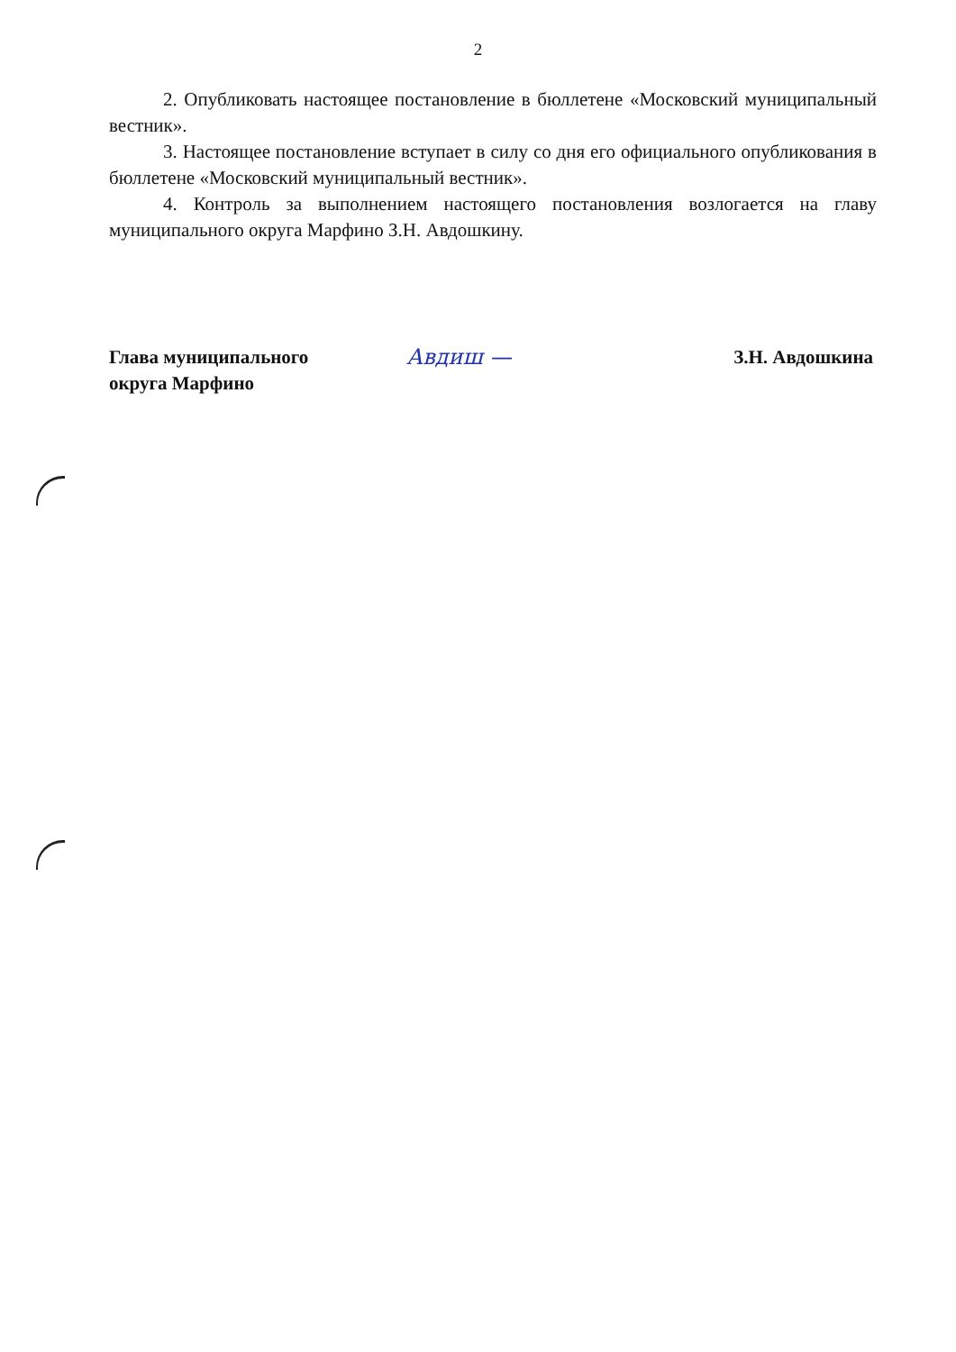2
2. Опубликовать настоящее постановление в бюллетене «Московский муниципальный вестник».
3. Настоящее постановление вступает в силу со дня его официального опубликования в бюллетене «Московский муниципальный вестник».
4. Контроль за выполнением настоящего постановления возлогается на главу муниципального округа Марфино З.Н. Авдошкину.
Глава муниципального
округа Марфино
Авдиш — З.Н. Авдошкина